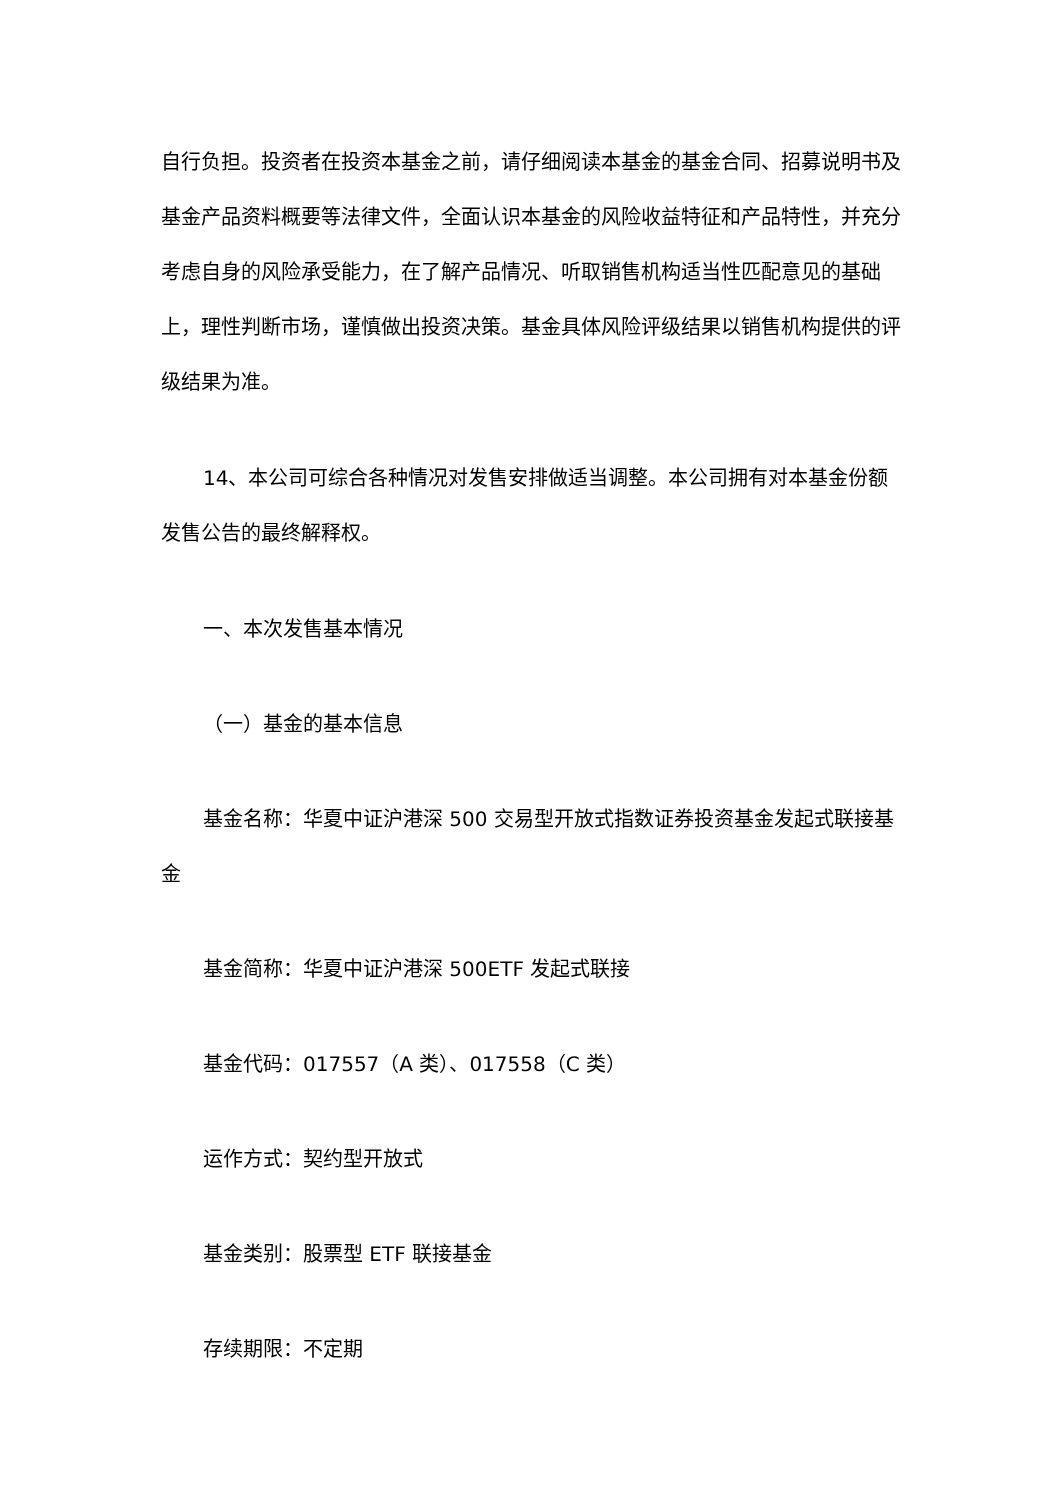自行负担。投资者在投资本基金之前，请仔细阅读本基金的基金合同、招募说明书及基金产品资料概要等法律文件，全面认识本基金的风险收益特征和产品特性，并充分考虑自身的风险承受能力，在了解产品情况、听取销售机构适当性匹配意见的基础上，理性判断市场，谨慎做出投资决策。基金具体风险评级结果以销售机构提供的评级结果为准。
14、本公司可综合各种情况对发售安排做适当调整。本公司拥有对本基金份额发售公告的最终解释权。
一、本次发售基本情况
（一）基金的基本信息
基金名称：华夏中证沪港深 500 交易型开放式指数证券投资基金发起式联接基金
基金简称：华夏中证沪港深 500ETF 发起式联接
基金代码：017557（A 类）、017558（C 类）
运作方式：契约型开放式
基金类别：股票型 ETF 联接基金
存续期限：不定期